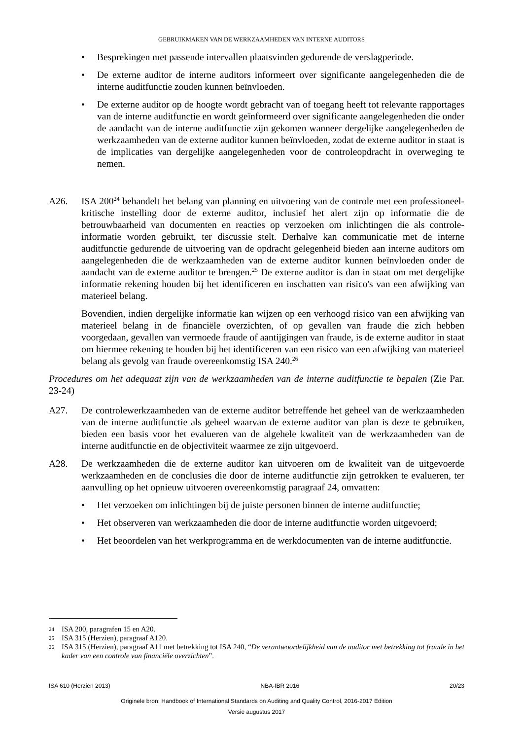GEBRUIKMAKEN VAN DE WERKZAAMHEDEN VAN INTERNE AUDITORS
• Besprekingen met passende intervallen plaatsvinden gedurende de verslagperiode.
• De externe auditor de interne auditors informeert over significante aangelegenheden die de interne auditfunctie zouden kunnen beïnvloeden.
• De externe auditor op de hoogte wordt gebracht van of toegang heeft tot relevante rapportages van de interne auditfunctie en wordt geïnformeerd over significante aangelegenheden die onder de aandacht van de interne auditfunctie zijn gekomen wanneer dergelijke aangelegenheden de werkzaamheden van de externe auditor kunnen beïnvloeden, zodat de externe auditor in staat is de implicaties van dergelijke aangelegenheden voor de controleopdracht in overweging te nemen.
A26. ISA 200<sup>24</sup> behandelt het belang van planning en uitvoering van de controle met een professioneel-kritische instelling door de externe auditor, inclusief het alert zijn op informatie die de betrouwbaarheid van documenten en reacties op verzoeken om inlichtingen die als controle-informatie worden gebruikt, ter discussie stelt. Derhalve kan communicatie met de interne auditfunctie gedurende de uitvoering van de opdracht gelegenheid bieden aan interne auditors om aangelegenheden die de werkzaamheden van de externe auditor kunnen beïnvloeden onder de aandacht van de externe auditor te brengen.<sup>25</sup> De externe auditor is dan in staat om met dergelijke informatie rekening houden bij het identificeren en inschatten van risico's van een afwijking van materieel belang.
Bovendien, indien dergelijke informatie kan wijzen op een verhoogd risico van een afwijking van materieel belang in de financiële overzichten, of op gevallen van fraude die zich hebben voorgedaan, gevallen van vermoede fraude of aantijgingen van fraude, is de externe auditor in staat om hiermee rekening te houden bij het identificeren van een risico van een afwijking van materieel belang als gevolg van fraude overeenkomstig ISA 240.<sup>26</sup>
Procedures om het adequaat zijn van de werkzaamheden van de interne auditfunctie te bepalen (Zie Par. 23-24)
A27. De controlewerkzaamheden van de externe auditor betreffende het geheel van de werkzaamheden van de interne auditfunctie als geheel waarvan de externe auditor van plan is deze te gebruiken, bieden een basis voor het evalueren van de algehele kwaliteit van de werkzaamheden van de interne auditfunctie en de objectiviteit waarmee ze zijn uitgevoerd.
A28. De werkzaamheden die de externe auditor kan uitvoeren om de kwaliteit van de uitgevoerde werkzaamheden en de conclusies die door de interne auditfunctie zijn getrokken te evalueren, ter aanvulling op het opnieuw uitvoeren overeenkomstig paragraaf 24, omvatten:
• Het verzoeken om inlichtingen bij de juiste personen binnen de interne auditfunctie;
• Het observeren van werkzaamheden die door de interne auditfunctie worden uitgevoerd;
• Het beoordelen van het werkprogramma en de werkdocumenten van de interne auditfunctie.
24 ISA 200, paragrafen 15 en A20.
25 ISA 315 (Herzien), paragraaf A120.
26 ISA 315 (Herzien), paragraaf A11 met betrekking tot ISA 240, “De verantwoordelijkheid van de auditor met betrekking tot fraude in het kader van een controle van financiële overzichten”.
ISA 610 (Herzien 2013) NBA-IBR 2016 20/23
Originele bron: Handbook of International Standards on Auditing and Quality Control, 2016-2017 Edition
Versie augustus 2017